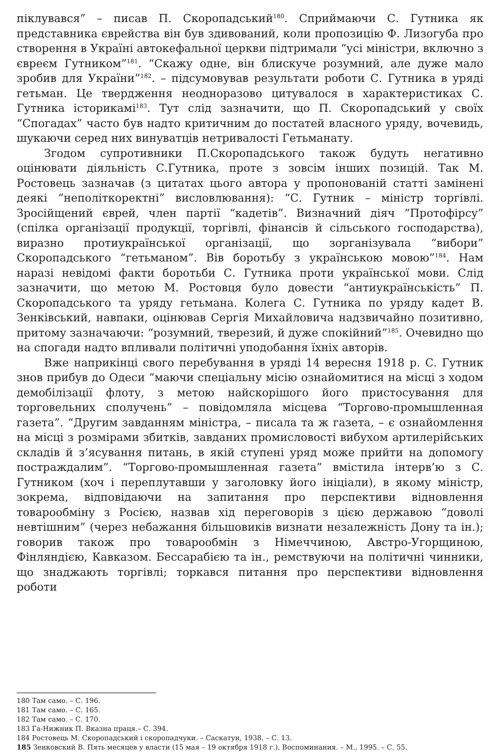піклувався” – писав П. Скоропадський<sup>180</sup>. Сприймаючи С. Гутника як представника єврейства він був здивований, коли пропозицію Ф. Лизогуба про створення в Україні автокефальної церкви підтримали “усі міністри, включно з євреєм Гутником”<sup>181</sup>. “Скажу одне, він блискуче розумний, але дуже мало зробив для України”<sup>182</sup>. – підсумовував результати роботи С. Гутника в уряді гетьман. Це твердження неодноразово цитувалося в характеристиках С. Гутника історикамі<sup>183</sup>. Тут слід зазначити, що П. Скоропадський у своїх “Спогадах” часто був надто критичним до постатей власного уряду, вочевидь, шукаючи серед них винуватців нетривалості Гетьманату.
Згодом супротивники П.Скоропадського також будуть негативно оцінювати діяльність С.Гутника, проте з зовсім інших позицій. Так М. Ростовець зазначав (з цитатах цього автора у пропонованій статті замінені деякі “неполіткоректні” висловлювання): “С. Гутник – міністр торгівлі. Зросійщений єврей, член партії “кадетів”. Визначний діяч “Протофірсу” (спілка організації продукції, торгівлі, фінансів й сільського господарства), виразно протиукраїнської організації, що зорганізувала “вибори” Скоропадського “гетьманом”. Вів боротьбу з українською мовою”<sup>184</sup>. Нам наразі невідомі факти боротьби С. Гутника проти української мови. Слід зазначити, що метою М. Ростовця було довести “антиукраїнськість” П. Скоропадського та уряду гетьмана. Колега С. Гутника по уряду кадет В. Зенківський, навпаки, оцінював Сергія Михайловича надзвичайно позитивно, притому зазначаючи: “розумний, тверезий, й дуже спокійний”<sup>185</sup>. Очевидно що на спогади надто впливали політичні уподобання їхніх авторів.
Вже наприкінці свого перебування в уряді 14 вересня 1918 р. С. Гутник знов прибув до Одеси “маючи спеціальну місію ознайомитися на місці з ходом демобілізації флоту, з метою найскорішого його пристосування для торговельних сполучень” – повідомляла місцева “Торгово-промышленная газета”. “Другим завданням міністра, – писала та ж газета, – є ознайомлення на місці з розмірами збитків, завданих промисловості вибухом артилерійських складів й з’ясування питань, в якій ступені уряд може прийти на допомогу постраждалим”. “Торгово-промышленная газета” вмістила інтерв’ю з С. Гутником (хоч і переплутавши у заголовку його ініціали), в якому міністр, зокрема, відповідаючи на запитання про перспективи відновлення товарообміну з Росією, назвав хід переговорів з цією державою “доволі невтішним” (через небажання більшовиків визнати незалежність Дону та ін.); говорив також про товарообмін з Німеччиною, Австро-Угорщиною, Фінляндією, Кавказом. Бессарабією та ін., ремствуючи на політичні чинники, що знаджають торгівлі; торкався питання про перспективи відновлення роботи
180 Там само. – С. 196.
181 Там само. – С. 165.
182 Там само. – С. 170.
183 Га-Нижник П. Вказна праця.– С. 394.
184 Ростовець М. Скоропадський і скоропадчуки. – Саскатун, 1938. – С. 13.
185 Зенковский В. Пять месяцев у власти (15 мая – 19 октября 1918 г.). Воспоминания. – М., 1995. – С. 55.